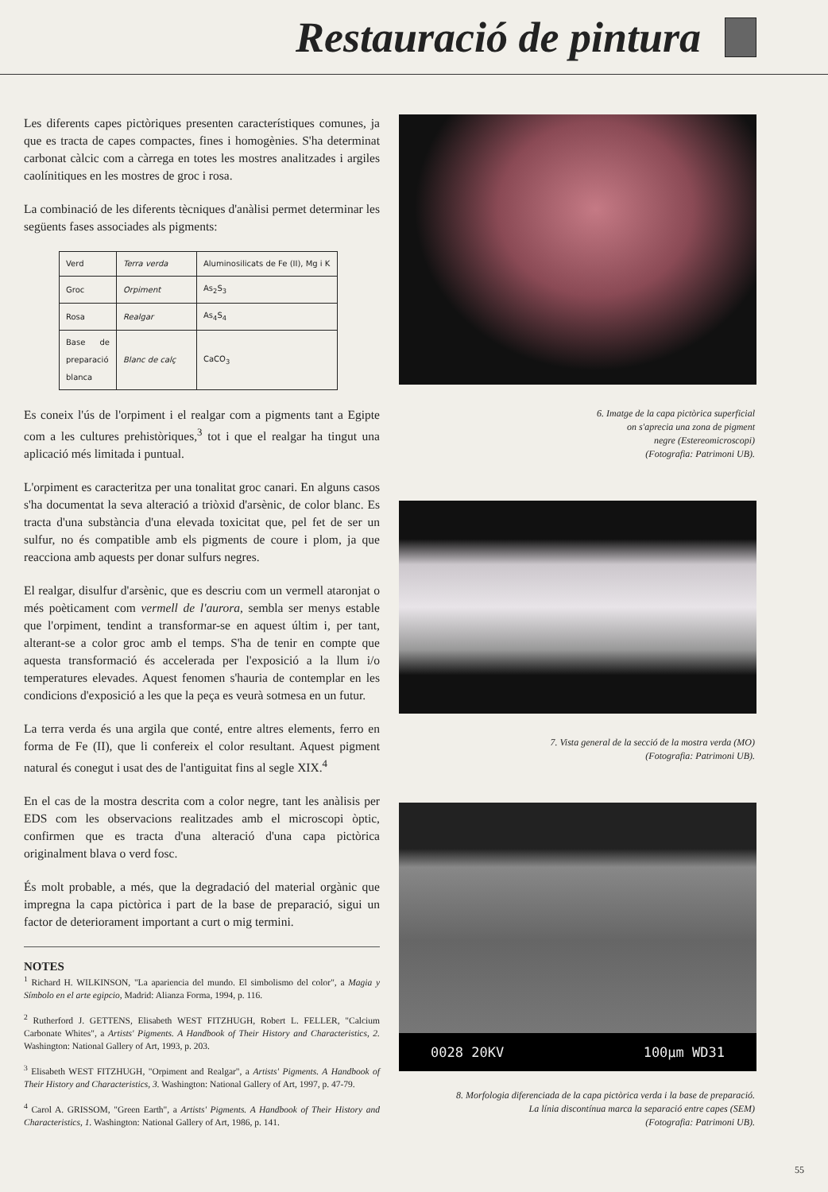Restauració de pintura
Les diferents capes pictòriques presenten característiques comunes, ja que es tracta de capes compactes, fines i homogènies. S'ha determinat carbonat càlcic com a càrrega en totes les mostres analitzades i argiles caolínitiques en les mostres de groc i rosa.
La combinació de les diferents tècniques d'anàlisi permet determinar les següents fases associades als pigments:
| Verd | Terra verda | Aluminosilicats de Fe (II), Mg i K |
| Groc | Orpiment | As<sub>2</sub>S<sub>3</sub> |
| Rosa | Realgar | As<sub>4</sub>S<sub>4</sub> |
| Base de preparació blanca | Blanc de calç | CaCO<sub>3</sub> |
Es coneix l'ús de l'orpiment i el realgar com a pigments tant a Egipte com a les cultures prehistòriques,<sup>3</sup> tot i que el realgar ha tingut una aplicació més limitada i puntual.
L'orpiment es caracteritza per una tonalitat groc canari. En alguns casos s'ha documentat la seva alteració a triòxid d'arsènic, de color blanc. Es tracta d'una substància d'una elevada toxicitat que, pel fet de ser un sulfur, no és compatible amb els pigments de coure i plom, ja que reacciona amb aquests per donar sulfurs negres.
El realgar, disulfur d'arsènic, que es descriu com un vermell ataronjat o més poèticament com vermell de l'aurora, sembla ser menys estable que l'orpiment, tendint a transformar-se en aquest últim i, per tant, alterant-se a color groc amb el temps. S'ha de tenir en compte que aquesta transformació és accelerada per l'exposició a la llum i/o temperatures elevades. Aquest fenomen s'hauria de contemplar en les condicions d'exposició a les que la peça es veurà sotmesa en un futur.
La terra verda és una argila que conté, entre altres elements, ferro en forma de Fe (II), que li confereix el color resultant. Aquest pigment natural és conegut i usat des de l'antiguitat fins al segle XIX.<sup>4</sup>
En el cas de la mostra descrita com a color negre, tant les anàlisis per EDS com les observacions realitzades amb el microscopi òptic, confirmen que es tracta d'una alteració d'una capa pictòrica originalment blava o verd fosc.
És molt probable, a més, que la degradació del material orgànic que impregna la capa pictòrica i part de la base de preparació, sigui un factor de deteriorament important a curt o mig termini.
NOTES
<sup>1</sup> Richard H. WILKINSON, "La apariencia del mundo. El simbolismo del color", a Magia y Símbolo en el arte egipcio, Madrid: Alianza Forma, 1994, p. 116.
<sup>2</sup> Rutherford J. GETTENS, Elisabeth WEST FITZHUGH, Robert L. FELLER, "Calcium Carbonate Whites", a Artists' Pigments. A Handbook of Their History and Characteristics, 2. Washington: National Gallery of Art, 1993, p. 203.
<sup>3</sup> Elisabeth WEST FITZHUGH, "Orpiment and Realgar", a Artists' Pigments. A Handbook of Their History and Characteristics, 3. Washington: National Gallery of Art, 1997, p. 47-79.
<sup>4</sup> Carol A. GRISSOM, "Green Earth", a Artists' Pigments. A Handbook of Their History and Characteristics, 1. Washington: National Gallery of Art, 1986, p. 141.
6. Imatge de la capa pictòrica superficial
on s'aprecia una zona de pigment
negre (Estereomicroscopi)
(Fotografia: Patrimoni UB).
7. Vista general de la secció de la mostra verda (MO)
(Fotografia: Patrimoni UB).
0028 20KV 100µm WD31
8. Morfologia diferenciada de la capa pictòrica verda i la base de preparació.
La línia discontínua marca la separació entre capes (SEM)
(Fotografia: Patrimoni UB).
55